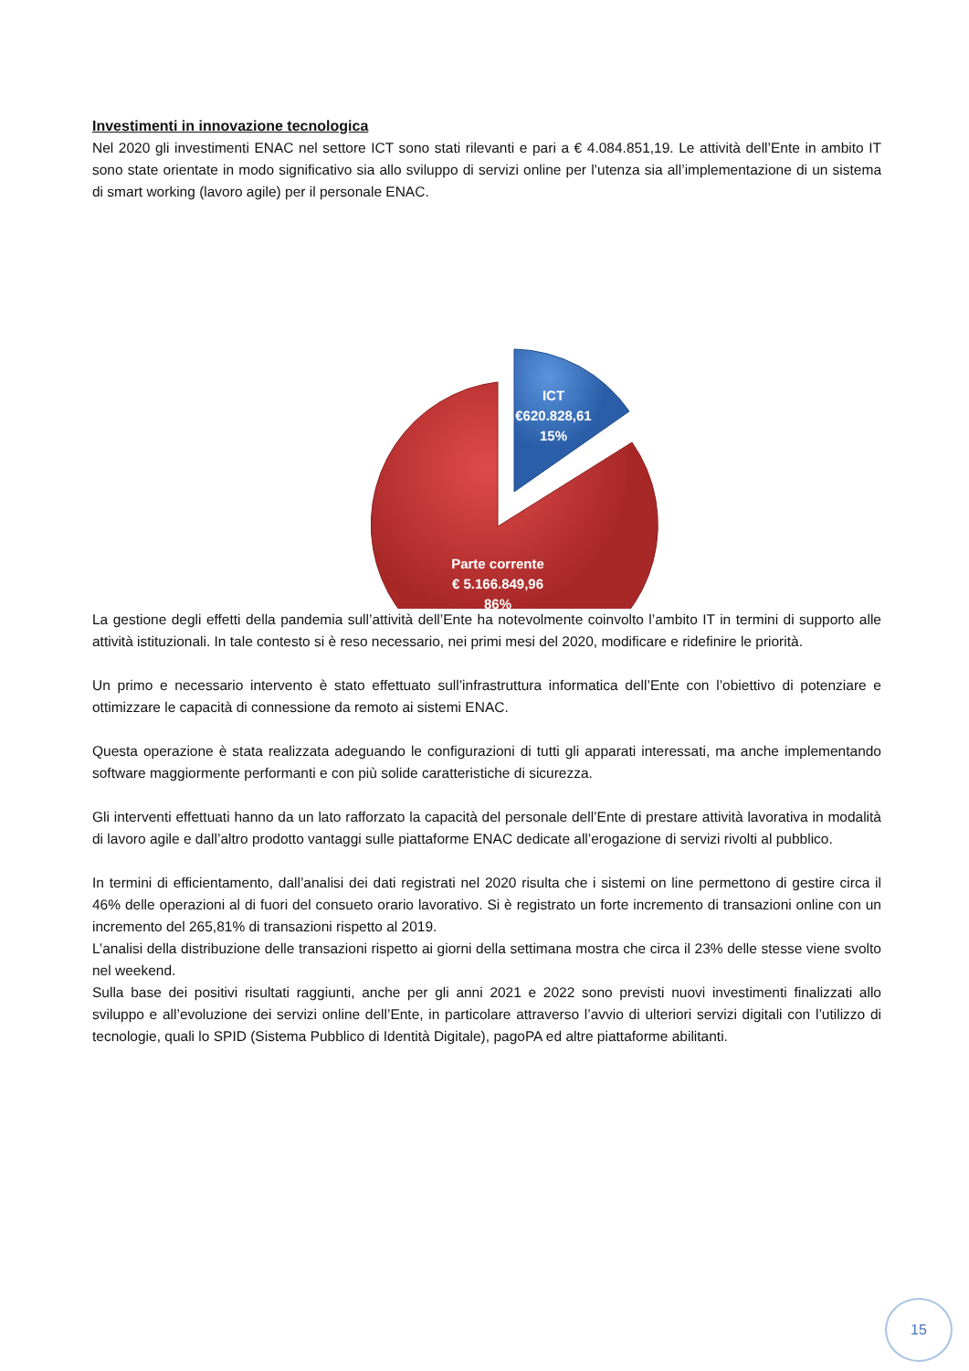Investimenti in innovazione tecnologica
Nel 2020 gli investimenti ENAC nel settore ICT sono stati rilevanti e pari a € 4.084.851,19. Le attività dell’Ente in ambito IT sono state orientate in modo significativo sia allo sviluppo di servizi online per l’utenza sia all’implementazione di un sistema di smart working (lavoro agile) per il personale ENAC.
ICT
€620.828,61
15%
Parte corrente
€ 5.166.849,96
86%
La gestione degli effetti della pandemia sull’attività dell’Ente ha notevolmente coinvolto l’ambito IT in termini di supporto alle attività istituzionali. In tale contesto si è reso necessario, nei primi mesi del 2020, modificare e ridefinire le priorità.
Un primo e necessario intervento è stato effettuato sull’infrastruttura informatica dell’Ente con l’obiettivo di potenziare e ottimizzare le capacità di connessione da remoto ai sistemi ENAC.
Questa operazione è stata realizzata adeguando le configurazioni di tutti gli apparati interessati, ma anche implementando software maggiormente performanti e con più solide caratteristiche di sicurezza.
Gli interventi effettuati hanno da un lato rafforzato la capacità del personale dell’Ente di prestare attività lavorativa in modalità di lavoro agile e dall’altro prodotto vantaggi sulle piattaforme ENAC dedicate all’erogazione di servizi rivolti al pubblico.
In termini di efficientamento, dall’analisi dei dati registrati nel 2020 risulta che i sistemi on line permettono di gestire circa il 46% delle operazioni al di fuori del consueto orario lavorativo. Si è registrato un forte incremento di transazioni online con un incremento del 265,81% di transazioni rispetto al 2019.
L’analisi della distribuzione delle transazioni rispetto ai giorni della settimana mostra che circa il 23% delle stesse viene svolto nel weekend.
Sulla base dei positivi risultati raggiunti, anche per gli anni 2021 e 2022 sono previsti nuovi investimenti finalizzati allo sviluppo e all’evoluzione dei servizi online dell’Ente, in particolare attraverso l’avvio di ulteriori servizi digitali con l’utilizzo di tecnologie, quali lo SPID (Sistema Pubblico di Identità Digitale), pagoPA ed altre piattaforme abilitanti.
15